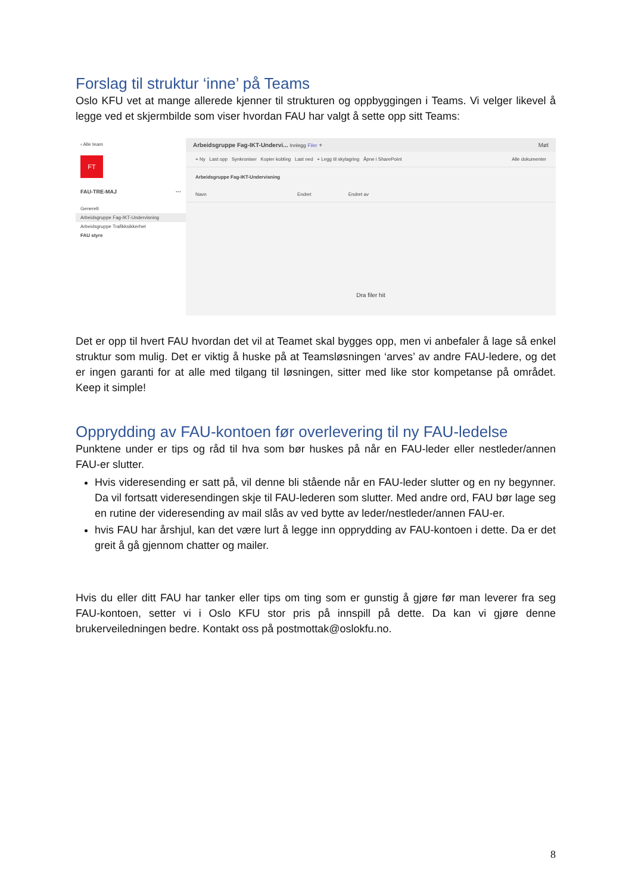Forslag til struktur ‘inne’ på Teams
Oslo KFU vet at mange allerede kjenner til strukturen og oppbyggingen i Teams. Vi velger likevel å legge ved et skjermbilde som viser hvordan FAU har valgt å sette opp sitt Teams:
‹ Alle team
FT
FAU-TRE-MAJ ···
Generelt
Arbeidsgruppe Fag-IKT-Undervisning
Arbeidsgruppe Trafikksikkerhet
FAU styre
Arbeidsgruppe Fag-IKT-Undervi... Innlegg Filer + Møt
+ Ny Last opp Synkroniser Kopier kobling Last ned + Legg til skylagring Åpne i SharePoint Alle dokumenter
Arbeidsgruppe Fag-IKT-Undervisning
Navn Endret Endret av
Dra filer hit
Det er opp til hvert FAU hvordan det vil at Teamet skal bygges opp, men vi anbefaler å lage så enkel struktur som mulig. Det er viktig å huske på at Teamsløsningen ‘arves’ av andre FAU-ledere, og det er ingen garanti for at alle med tilgang til løsningen, sitter med like stor kompetanse på området. Keep it simple!
Opprydding av FAU-kontoen før overlevering til ny FAU-ledelse
Punktene under er tips og råd til hva som bør huskes på når en FAU-leder eller nestleder/annen FAU-er slutter.
Hvis videresending er satt på, vil denne bli stående når en FAU-leder slutter og en ny begynner. Da vil fortsatt videresendingen skje til FAU-lederen som slutter. Med andre ord, FAU bør lage seg en rutine der videresending av mail slås av ved bytte av leder/nestleder/annen FAU-er.
hvis FAU har årshjul, kan det være lurt å legge inn opprydding av FAU-kontoen i dette. Da er det greit å gå gjennom chatter og mailer.
Hvis du eller ditt FAU har tanker eller tips om ting som er gunstig å gjøre før man leverer fra seg FAU-kontoen, setter vi i Oslo KFU stor pris på innspill på dette. Da kan vi gjøre denne brukerveiledningen bedre. Kontakt oss på postmottak@oslokfu.no.
8